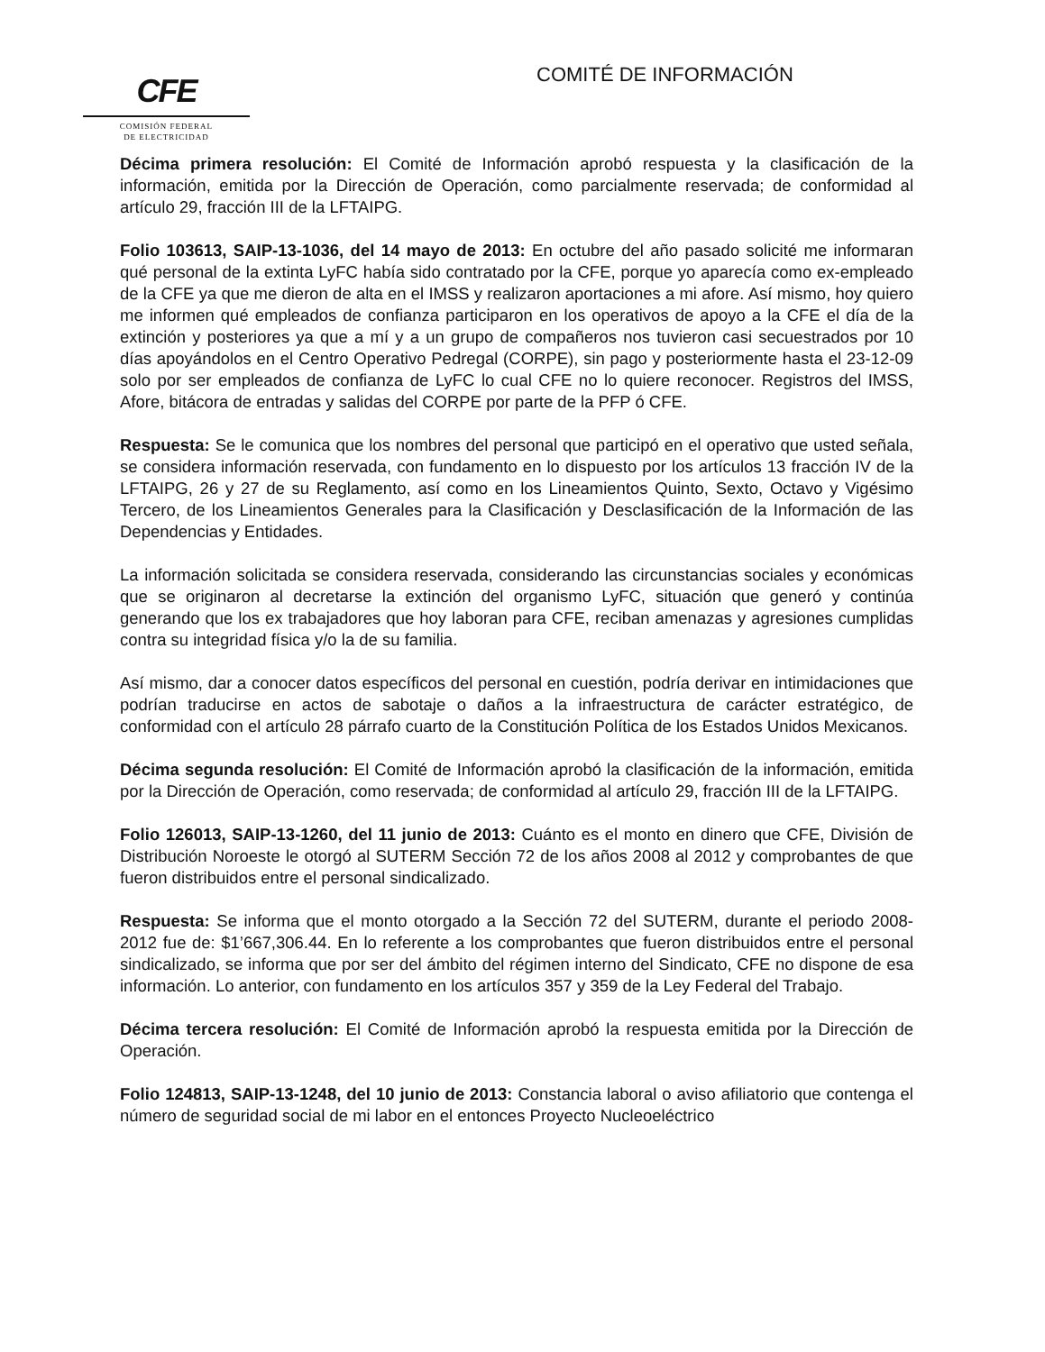CFE
COMISIÓN FEDERAL
DE ELECTRICIDAD
COMITÉ DE INFORMACIÓN
Décima primera resolución: El Comité de Información aprobó respuesta y la clasificación de la información, emitida por la Dirección de Operación, como parcialmente reservada; de conformidad al artículo 29, fracción III de la LFTAIPG.
Folio 103613, SAIP-13-1036, del 14 mayo de 2013: En octubre del año pasado solicité me informaran qué personal de la extinta LyFC había sido contratado por la CFE, porque yo aparecía como ex-empleado de la CFE ya que me dieron de alta en el IMSS y realizaron aportaciones a mi afore. Así mismo, hoy quiero me informen qué empleados de confianza participaron en los operativos de apoyo a la CFE el día de la extinción y posteriores ya que a mí y a un grupo de compañeros nos tuvieron casi secuestrados por 10 días apoyándolos en el Centro Operativo Pedregal (CORPE), sin pago y posteriormente hasta el 23-12-09 solo por ser empleados de confianza de LyFC lo cual CFE no lo quiere reconocer. Registros del IMSS, Afore, bitácora de entradas y salidas del CORPE por parte de la PFP ó CFE.
Respuesta: Se le comunica que los nombres del personal que participó en el operativo que usted señala, se considera información reservada, con fundamento en lo dispuesto por los artículos 13 fracción IV de la LFTAIPG, 26 y 27 de su Reglamento, así como en los Lineamientos Quinto, Sexto, Octavo y Vigésimo Tercero, de los Lineamientos Generales para la Clasificación y Desclasificación de la Información de las Dependencias y Entidades.
La información solicitada se considera reservada, considerando las circunstancias sociales y económicas que se originaron al decretarse la extinción del organismo LyFC, situación que generó y continúa generando que los ex trabajadores que hoy laboran para CFE, reciban amenazas y agresiones cumplidas contra su integridad física y/o la de su familia.
Así mismo, dar a conocer datos específicos del personal en cuestión, podría derivar en intimidaciones que podrían traducirse en actos de sabotaje o daños a la infraestructura de carácter estratégico, de conformidad con el artículo 28 párrafo cuarto de la Constitución Política de los Estados Unidos Mexicanos.
Décima segunda resolución: El Comité de Información aprobó la clasificación de la información, emitida por la Dirección de Operación, como reservada; de conformidad al artículo 29, fracción III de la LFTAIPG.
Folio 126013, SAIP-13-1260, del 11 junio de 2013: Cuánto es el monto en dinero que CFE, División de Distribución Noroeste le otorgó al SUTERM Sección 72 de los años 2008 al 2012 y comprobantes de que fueron distribuidos entre el personal sindicalizado.
Respuesta: Se informa que el monto otorgado a la Sección 72 del SUTERM, durante el periodo 2008-2012 fue de: $1’667,306.44. En lo referente a los comprobantes que fueron distribuidos entre el personal sindicalizado, se informa que por ser del ámbito del régimen interno del Sindicato, CFE no dispone de esa información. Lo anterior, con fundamento en los artículos 357 y 359 de la Ley Federal del Trabajo.
Décima tercera resolución: El Comité de Información aprobó la respuesta emitida por la Dirección de Operación.
Folio 124813, SAIP-13-1248, del 10 junio de 2013: Constancia laboral o aviso afiliatorio que contenga el número de seguridad social de mi labor en el entonces Proyecto Nucleoeléctrico